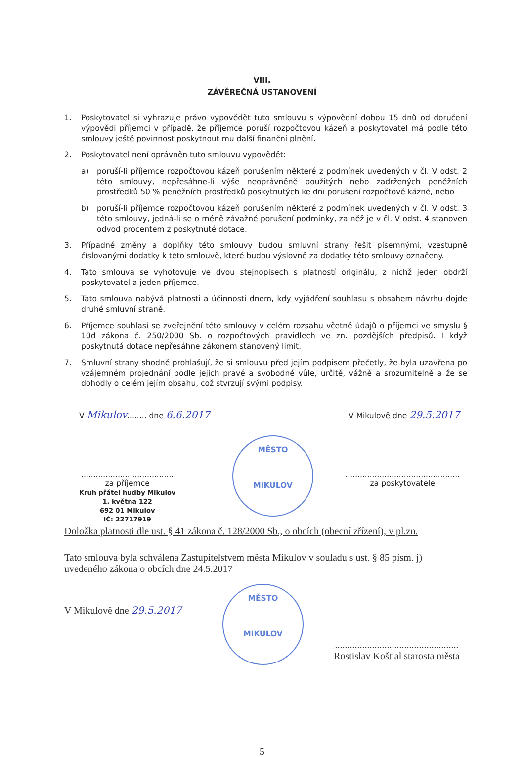VIII.
ZÁVĚREČNÁ USTANOVENÍ
1. Poskytovatel si vyhrazuje právo vypovědět tuto smlouvu s výpovědní dobou 15 dnů od doručení výpovědi příjemci v případě, že příjemce poruší rozpočtovou kázeň a poskytovatel má podle této smlouvy ještě povinnost poskytnout mu další finanční plnění.
2. Poskytovatel není oprávněn tuto smlouvu vypovědět:
a) poruší-li příjemce rozpočtovou kázeň porušením některé z podmínek uvedených v čl. V odst. 2 této smlouvy, nepřesáhne-li výše neoprávněně použitých nebo zadržených peněžních prostředků 50 % peněžních prostředků poskytnutých ke dni porušení rozpočtové kázně, nebo
b) poruší-li příjemce rozpočtovou kázeň porušením některé z podmínek uvedených v čl. V odst. 3 této smlouvy, jedná-li se o méně závažné porušení podmínky, za něž je v čl. V odst. 4 stanoven odvod procentem z poskytnuté dotace.
3. Případné změny a doplňky této smlouvy budou smluvní strany řešit písemnými, vzestupně číslovanými dodatky k této smlouvě, které budou výslovně za dodatky této smlouvy označeny.
4. Tato smlouva se vyhotovuje ve dvou stejnopisech s platností originálu, z nichž jeden obdrží poskytovatel a jeden příjemce.
5. Tato smlouva nabývá platnosti a účinnosti dnem, kdy vyjádření souhlasu s obsahem návrhu dojde druhé smluvní straně.
6. Příjemce souhlasí se zveřejnění této smlouvy v celém rozsahu včetně údajů o příjemci ve smyslu § 10d zákona č. 250/2000 Sb. o rozpočtových pravidlech ve zn. pozdějších předpisů. I když poskytnutá dotace nepřesáhne zákonem stanovený limit.
7. Smluvní strany shodně prohlašují, že si smlouvu před jejím podpisem přečetly, že byla uzavřena po vzájemném projednání podle jejich pravé a svobodné vůle, určitě, vážně a srozumitelně a že se dohodly o celém jejím obsahu, což stvrzují svými podpisy.
V Mikulov........ dne 6.6.2017 V Mikulově dne 29.5.2017
......................................
za příjemce
Kruh přátel hudby Mikulov
1. května 122
692 01 Mikulov
IČ: 22717919
...............................................
za poskytovatele
MĚSTO
MIKULOV
Doložka platnosti dle ust. § 41 zákona č. 128/2000 Sb., o obcích (obecní zřízení), v pl.zn.
Tato smlouva byla schválena Zastupitelstvem města Mikulov v souladu s ust. § 85 písm. j) uvedeného zákona o obcích dne 24.5.2017
V Mikulově dne 29.5.2017..................................................
Rostislav Koštial starosta města
MĚSTO
MIKULOV
5